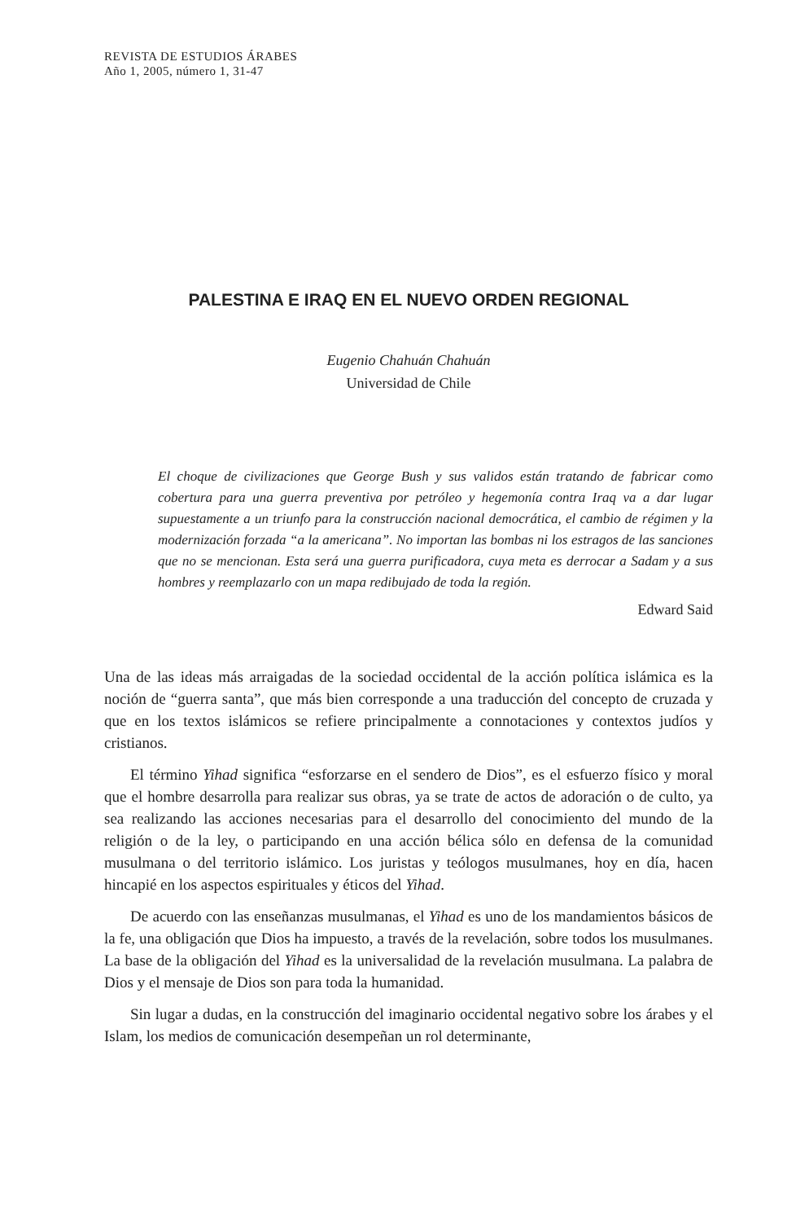REVISTA DE ESTUDIOS ÁRABES
Año 1, 2005, número 1, 31-47
PALESTINA E IRAQ EN EL NUEVO ORDEN REGIONAL
Eugenio Chahuán Chahuán
Universidad de Chile
El choque de civilizaciones que George Bush y sus validos están tratando de fabricar como cobertura para una guerra preventiva por petróleo y hegemonía contra Iraq va a dar lugar supuestamente a un triunfo para la construcción nacional democrática, el cambio de régimen y la modernización forzada “a la americana”. No importan las bombas ni los estragos de las sanciones que no se mencionan. Esta será una guerra purificadora, cuya meta es derrocar a Sadam y a sus hombres y reemplazarlo con un mapa redibujado de toda la región.
Edward Said
Una de las ideas más arraigadas de la sociedad occidental de la acción política islámica es la noción de “guerra santa”, que más bien corresponde a una traducción del concepto de cruzada y que en los textos islámicos se refiere principalmente a connotaciones y contextos judíos y cristianos.
El término Yihad significa “esforzarse en el sendero de Dios”, es el esfuerzo físico y moral que el hombre desarrolla para realizar sus obras, ya se trate de actos de adoración o de culto, ya sea realizando las acciones necesarias para el desarrollo del conocimiento del mundo de la religión o de la ley, o participando en una acción bélica sólo en defensa de la comunidad musulmana o del territorio islámico. Los juristas y teólogos musulmanes, hoy en día, hacen hincapié en los aspectos espirituales y éticos del Yihad.
De acuerdo con las enseñanzas musulmanas, el Yihad es uno de los mandamientos básicos de la fe, una obligación que Dios ha impuesto, a través de la revelación, sobre todos los musulmanes. La base de la obligación del Yihad es la universalidad de la revelación musulmana. La palabra de Dios y el mensaje de Dios son para toda la humanidad.
Sin lugar a dudas, en la construcción del imaginario occidental negativo sobre los árabes y el Islam, los medios de comunicación desempeñan un rol determinante,